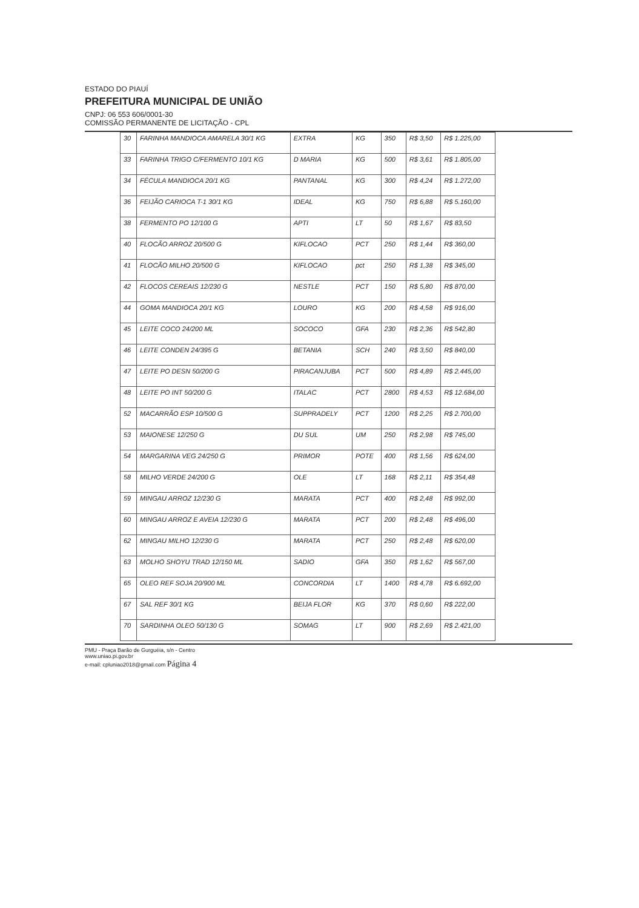ESTADO DO PIAUÍ
PREFEITURA MUNICIPAL DE UNIÃO
CNPJ: 06 553 606/0001-30
COMISSÃO PERMANENTE DE LICITAÇÃO - CPL
| 30 | FARINHA MANDIOCA AMARELA 30/1 KG | EXTRA | KG | 350 | R$ 3,50 | R$ 1.225,00 |
| 33 | FARINHA TRIGO C/FERMENTO 10/1 KG | D MARIA | KG | 500 | R$ 3,61 | R$ 1.805,00 |
| 34 | FÉCULA MANDIOCA 20/1 KG | PANTANAL | KG | 300 | R$ 4,24 | R$ 1.272,00 |
| 36 | FEIJÃO CARIOCA T-1 30/1 KG | IDEAL | KG | 750 | R$ 6,88 | R$ 5.160,00 |
| 38 | FERMENTO PO 12/100 G | APTI | LT | 50 | R$ 1,67 | R$ 83,50 |
| 40 | FLOCÃO ARROZ 20/500 G | KIFLOCAO | PCT | 250 | R$ 1,44 | R$ 360,00 |
| 41 | FLOCÃO MILHO 20/500 G | KIFLOCAO | pct | 250 | R$ 1,38 | R$ 345,00 |
| 42 | FLOCOS CEREAIS 12/230 G | NESTLE | PCT | 150 | R$ 5,80 | R$ 870,00 |
| 44 | GOMA MANDIOCA 20/1 KG | LOURO | KG | 200 | R$ 4,58 | R$ 916,00 |
| 45 | LEITE COCO 24/200 ML | SOCOCO | GFA | 230 | R$ 2,36 | R$ 542,80 |
| 46 | LEITE CONDEN 24/395 G | BETANIA | SCH | 240 | R$ 3,50 | R$ 840,00 |
| 47 | LEITE PO DESN 50/200 G | PIRACANJUBA | PCT | 500 | R$ 4,89 | R$ 2.445,00 |
| 48 | LEITE PO INT 50/200 G | ITALAC | PCT | 2800 | R$ 4,53 | R$ 12.684,00 |
| 52 | MACARRÃO ESP 10/500 G | SUPPRADELY | PCT | 1200 | R$ 2,25 | R$ 2.700,00 |
| 53 | MAIONESE 12/250 G | DU SUL | UM | 250 | R$ 2,98 | R$ 745,00 |
| 54 | MARGARINA VEG 24/250 G | PRIMOR | POTE | 400 | R$ 1,56 | R$ 624,00 |
| 58 | MILHO VERDE 24/200 G | OLE | LT | 168 | R$ 2,11 | R$ 354,48 |
| 59 | MINGAU ARROZ 12/230 G | MARATA | PCT | 400 | R$ 2,48 | R$ 992,00 |
| 60 | MINGAU ARROZ E AVEIA 12/230 G | MARATA | PCT | 200 | R$ 2,48 | R$ 496,00 |
| 62 | MINGAU MILHO 12/230 G | MARATA | PCT | 250 | R$ 2,48 | R$ 620,00 |
| 63 | MOLHO SHOYU TRAD 12/150 ML | SADIO | GFA | 350 | R$ 1,62 | R$ 567,00 |
| 65 | OLEO REF SOJA 20/900 ML | CONCORDIA | LT | 1400 | R$ 4,78 | R$ 6.692,00 |
| 67 | SAL REF 30/1 KG | BEIJA FLOR | KG | 370 | R$ 0,60 | R$ 222,00 |
| 70 | SARDINHA OLEO 50/130 G | SOMAG | LT | 900 | R$ 2,69 | R$ 2.421,00 |
PMU - Praça Barão de Gurguéia, s/n - Centro
www.uniao.pi.gov.br
e-mail: cpluniao2018@gmail.com Página 4